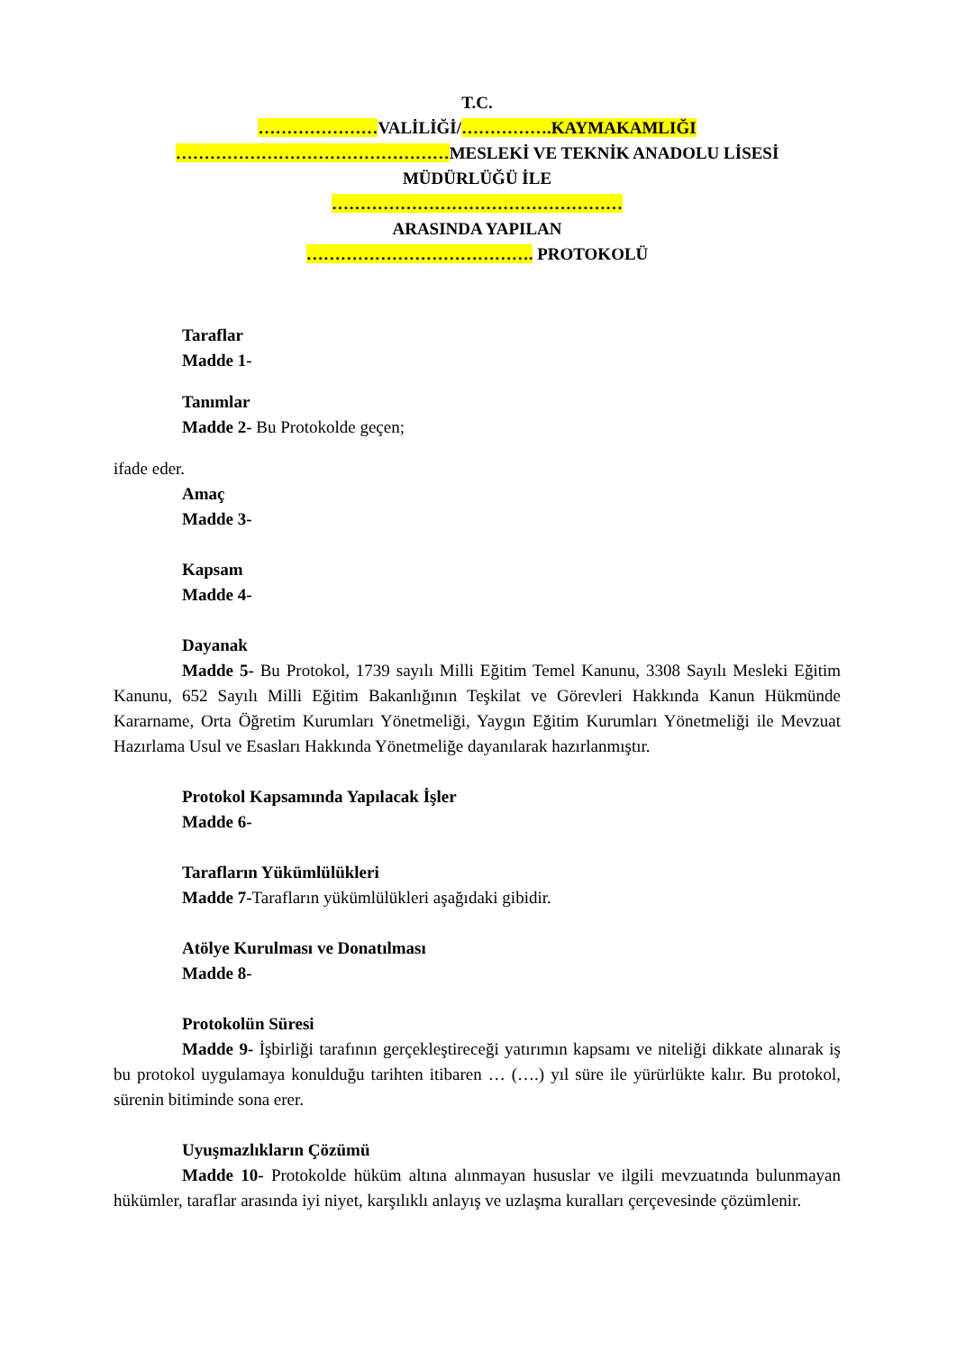T.C.
…………………VALİLİĞİ/…………….KAYMAKAMLIĞI
…………………………………………MESLEKİ VE TEKNİK ANADOLU LİSESİ
MÜDÜRLÜĞÜ İLE
……………………………………………
ARASINDA YAPILAN
…………………………………. PROTOKOLÜ
Taraflar
Madde 1-
Tanımlar
Madde 2- Bu Protokolde geçen;
ifade eder.
Amaç
Madde 3-
Kapsam
Madde 4-
Dayanak
Madde 5- Bu Protokol, 1739 sayılı Milli Eğitim Temel Kanunu, 3308 Sayılı Mesleki Eğitim Kanunu, 652 Sayılı Milli Eğitim Bakanlığının Teşkilat ve Görevleri Hakkında Kanun Hükmünde Kararname, Orta Öğretim Kurumları Yönetmeliği, Yaygın Eğitim Kurumları Yönetmeliği ile Mevzuat Hazırlama Usul ve Esasları Hakkında Yönetmeliğe dayanılarak hazırlanmıştır.
Protokol Kapsamında Yapılacak İşler
Madde 6-
Tarafların Yükümlülükleri
Madde 7-Tarafların yükümlülükleri aşağıdaki gibidir.
Atölye Kurulması ve Donatılması
Madde 8-
Protokolün Süresi
Madde 9- İşbirliği tarafının gerçekleştireceği yatırımın kapsamı ve niteliği dikkate alınarak iş bu protokol uygulamaya konulduğu tarihten itibaren … (….) yıl süre ile yürürlükte kalır. Bu protokol, sürenin bitiminde sona erer.
Uyuşmazlıkların Çözümü
Madde 10- Protokolde hüküm altına alınmayan hususlar ve ilgili mevzuatında bulunmayan hükümler, taraflar arasında iyi niyet, karşılıklı anlayış ve uzlaşma kuralları çerçevesinde çözümlenir.